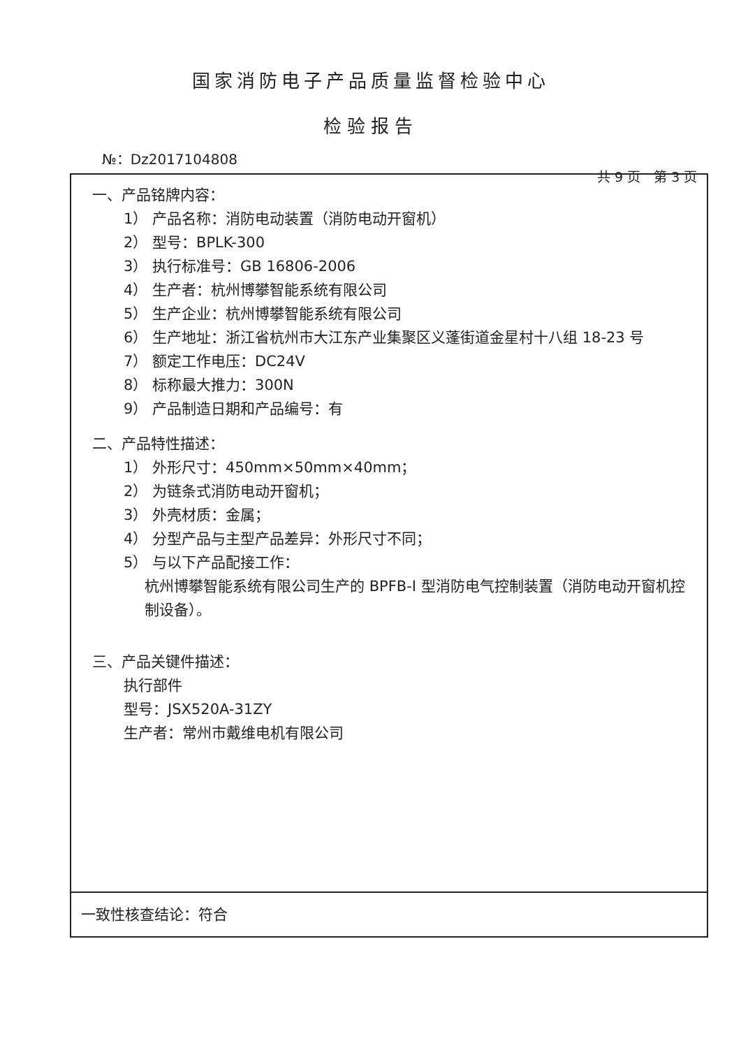国家消防电子产品质量监督检验中心
检验报告
№：Dz2017104808
共 9 页　第 3 页
一、产品铭牌内容：
1） 产品名称：消防电动装置（消防电动开窗机）
2） 型号：BPLK-300
3） 执行标准号：GB 16806-2006
4） 生产者：杭州博攀智能系统有限公司
5） 生产企业：杭州博攀智能系统有限公司
6） 生产地址：浙江省杭州市大江东产业集聚区义蓬街道金星村十八组 18-23 号
7） 额定工作电压：DC24V
8） 标称最大推力：300N
9） 产品制造日期和产品编号：有
二、产品特性描述：
1） 外形尺寸：450mm×50mm×40mm；
2） 为链条式消防电动开窗机；
3） 外壳材质：金属；
4） 分型产品与主型产品差异：外形尺寸不同；
5） 与以下产品配接工作：
杭州博攀智能系统有限公司生产的 BPFB-Ⅰ 型消防电气控制装置（消防电动开窗机控制设备）。
三、产品关键件描述：
执行部件
型号：JSX520A-31ZY
生产者：常州市戴维电机有限公司
一致性核查结论：符合